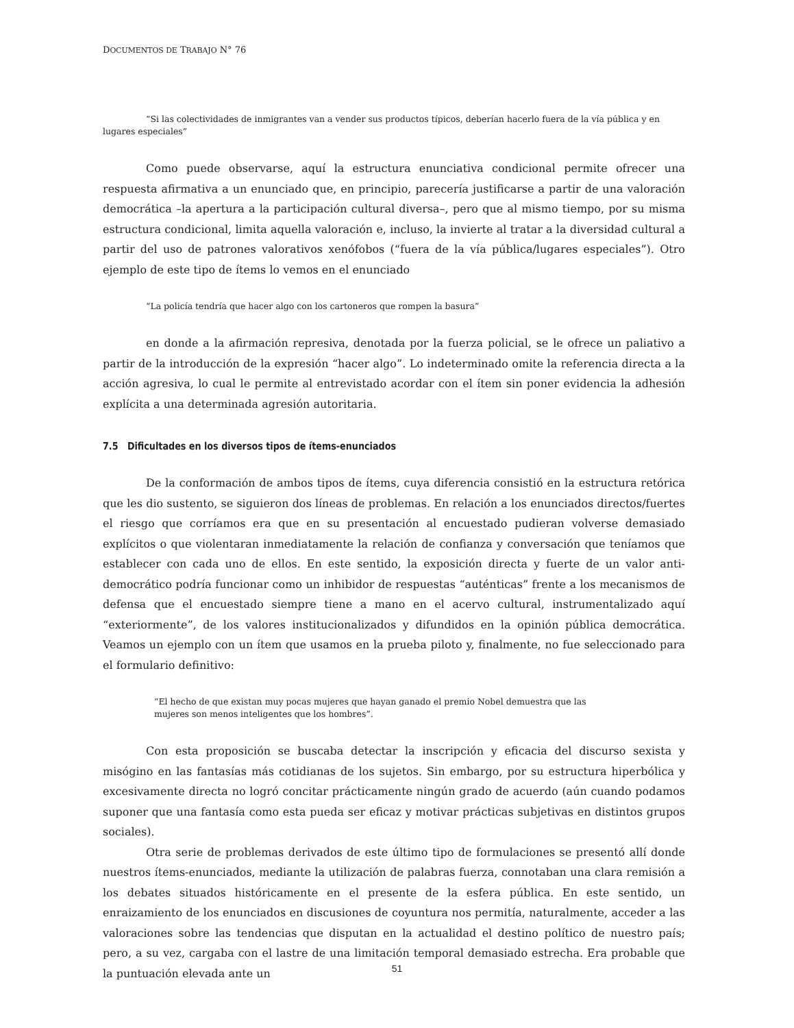DOCUMENTOS DE TRABAJO N° 76
“Si las colectividades de inmigrantes van a vender sus productos típicos, deberían hacerlo fuera de la vía pública y en lugares especiales”
Como puede observarse, aquí la estructura enunciativa condicional permite ofrecer una respuesta afirmativa a un enunciado que, en principio, parecería justificarse a partir de una valoración democrática –la apertura a la participación cultural diversa–, pero que al mismo tiempo, por su misma estructura condicional, limita aquella valoración e, incluso, la invierte al tratar a la diversidad cultural a partir del uso de patrones valorativos xenófobos (“fuera de la vía pública/lugares especiales”). Otro ejemplo de este tipo de ítems lo vemos en el enunciado
“La policía tendría que hacer algo con los cartoneros que rompen la basura”
en donde a la afirmación represiva, denotada por la fuerza policial, se le ofrece un paliativo a partir de la introducción de la expresión “hacer algo”. Lo indeterminado omite la referencia directa a la acción agresiva, lo cual le permite al entrevistado acordar con el ítem sin poner evidencia la adhesión explícita a una determinada agresión autoritaria.
7.5 Dificultades en los diversos tipos de ítems-enunciados
De la conformación de ambos tipos de ítems, cuya diferencia consistió en la estructura retórica que les dio sustento, se siguieron dos líneas de problemas. En relación a los enunciados directos/fuertes el riesgo que corríamos era que en su presentación al encuestado pudieran volverse demasiado explícitos o que violentaran inmediatamente la relación de confianza y conversación que teníamos que establecer con cada uno de ellos. En este sentido, la exposición directa y fuerte de un valor anti-democrático podría funcionar como un inhibidor de respuestas “auténticas” frente a los mecanismos de defensa que el encuestado siempre tiene a mano en el acervo cultural, instrumentalizado aquí “exteriormente”, de los valores institucionalizados y difundidos en la opinión pública democrática. Veamos un ejemplo con un ítem que usamos en la prueba piloto y, finalmente, no fue seleccionado para el formulario definitivo:
“El hecho de que existan muy pocas mujeres que hayan ganado el premio Nobel demuestra que las mujeres son menos inteligentes que los hombres”.
Con esta proposición se buscaba detectar la inscripción y eficacia del discurso sexista y misógino en las fantasías más cotidianas de los sujetos. Sin embargo, por su estructura hiperbólica y excesivamente directa no logró concitar prácticamente ningún grado de acuerdo (aún cuando podamos suponer que una fantasía como esta pueda ser eficaz y motivar prácticas subjetivas en distintos grupos sociales).
Otra serie de problemas derivados de este último tipo de formulaciones se presentó allí donde nuestros ítems-enunciados, mediante la utilización de palabras fuerza, connotaban una clara remisión a los debates situados históricamente en el presente de la esfera pública. En este sentido, un enraizamiento de los enunciados en discusiones de coyuntura nos permitía, naturalmente, acceder a las valoraciones sobre las tendencias que disputan en la actualidad el destino político de nuestro país; pero, a su vez, cargaba con el lastre de una limitación temporal demasiado estrecha. Era probable que la puntuación elevada ante un
51